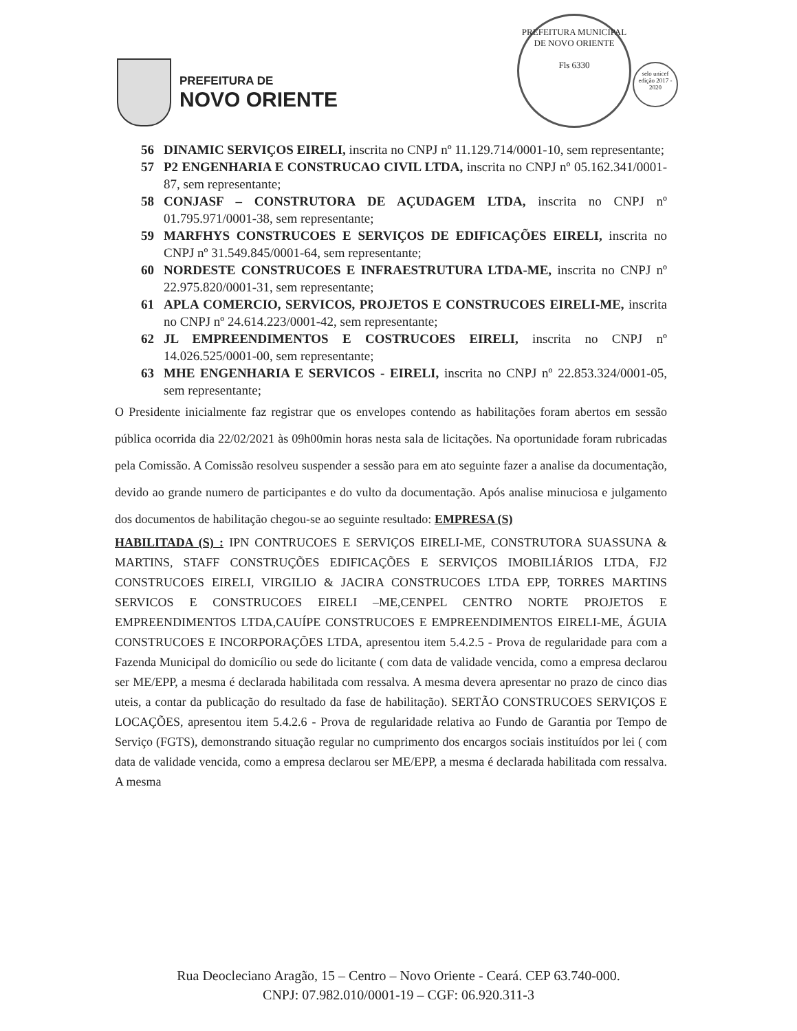PREFEITURA DE
NOVO ORIENTE
PREFEITURA MUNICIPAL DE NOVO ORIENTE
Fls 6330
selo unicef
edição 2017 - 2020
56 DINAMIC SERVIÇOS EIRELI, inscrita no CNPJ nº 11.129.714/0001-10, sem representante;
57 P2 ENGENHARIA E CONSTRUCAO CIVIL LTDA, inscrita no CNPJ nº 05.162.341/0001-87, sem representante;
58 CONJASF – CONSTRUTORA DE AÇUDAGEM LTDA, inscrita no CNPJ nº 01.795.971/0001-38, sem representante;
59 MARFHYS CONSTRUCOES E SERVIÇOS DE EDIFICAÇÕES EIRELI, inscrita no CNPJ nº 31.549.845/0001-64, sem representante;
60 NORDESTE CONSTRUCOES E INFRAESTRUTURA LTDA-ME, inscrita no CNPJ nº 22.975.820/0001-31, sem representante;
61 APLA COMERCIO, SERVICOS, PROJETOS E CONSTRUCOES EIRELI-ME, inscrita no CNPJ nº 24.614.223/0001-42, sem representante;
62 JL EMPREENDIMENTOS E COSTRUCOES EIRELI, inscrita no CNPJ nº 14.026.525/0001-00, sem representante;
63 MHE ENGENHARIA E SERVICOS - EIRELI, inscrita no CNPJ nº 22.853.324/0001-05, sem representante;
O Presidente inicialmente faz registrar que os envelopes contendo as habilitações foram abertos em sessão pública ocorrida dia 22/02/2021 às 09h00min horas nesta sala de licitações. Na oportunidade foram rubricadas pela Comissão. A Comissão resolveu suspender a sessão para em ato seguinte fazer a analise da documentação, devido ao grande numero de participantes e do vulto da documentação. Após analise minuciosa e julgamento dos documentos de habilitação chegou-se ao seguinte resultado: EMPRESA (S)
HABILITADA (S) : IPN CONTRUCOES E SERVIÇOS EIRELI-ME, CONSTRUTORA SUASSUNA & MARTINS, STAFF CONSTRUÇÕES EDIFICAÇÕES E SERVIÇOS IMOBILIÁRIOS LTDA, FJ2 CONSTRUCOES EIRELI, VIRGILIO & JACIRA CONSTRUCOES LTDA EPP, TORRES MARTINS SERVICOS E CONSTRUCOES EIRELI –ME,CENPEL CENTRO NORTE PROJETOS E EMPREENDIMENTOS LTDA,CAUÍPE CONSTRUCOES E EMPREENDIMENTOS EIRELI-ME, ÁGUIA CONSTRUCOES E INCORPORAÇÕES LTDA, apresentou item 5.4.2.5 - Prova de regularidade para com a Fazenda Municipal do domicílio ou sede do licitante ( com data de validade vencida, como a empresa declarou ser ME/EPP, a mesma é declarada habilitada com ressalva. A mesma devera apresentar no prazo de cinco dias uteis, a contar da publicação do resultado da fase de habilitação). SERTÃO CONSTRUCOES SERVIÇOS E LOCAÇÕES, apresentou item 5.4.2.6 - Prova de regularidade relativa ao Fundo de Garantia por Tempo de Serviço (FGTS), demonstrando situação regular no cumprimento dos encargos sociais instituídos por lei ( com data de validade vencida, como a empresa declarou ser ME/EPP, a mesma é declarada habilitada com ressalva. A mesma
Rua Deocleciano Aragão, 15 – Centro – Novo Oriente - Ceará. CEP 63.740-000.
CNPJ: 07.982.010/0001-19 – CGF: 06.920.311-3